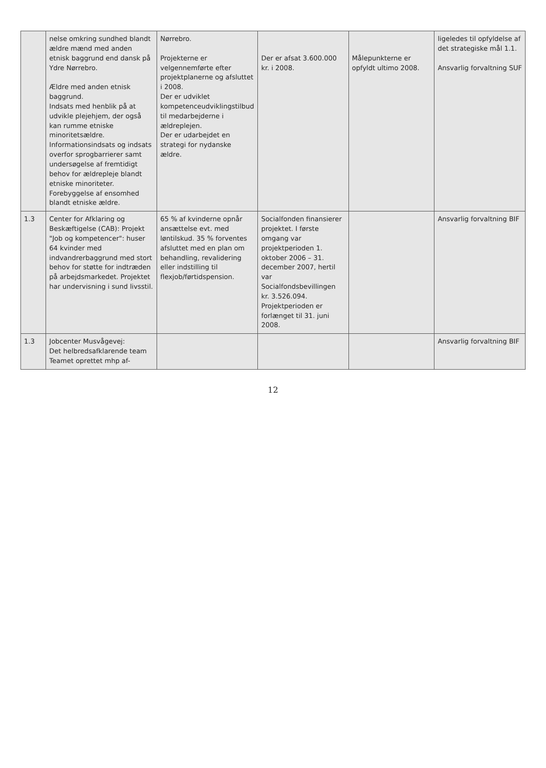| | nelse omkring sundhed blandt ældre mænd med anden etnisk baggrund end dansk på Ydre Nørrebro. Ældre med anden etnisk baggrund. Indsats med henblik på at udvikle plejehjem, der også kan rumme etniske minoritetsældre. Informationsindsats og indsats overfor sprogbarrierer samt undersøgelse af fremtidigt behov for ældrepleje blandt etniske minoriteter. Forebyggelse af ensomhed blandt etniske ældre. | Nørrebro. Projekterne er velgennemførte efter projektplanerne og afsluttet i 2008. Der er udviklet kompetenceudviklingstilbud til medarbejderne i ældreplejen. Der er udarbejdet en strategi for nydanske ældre. | Der er afsat 3.600.000 kr. i 2008. | Målepunkterne er opfyldt ultimo 2008. | ligeledes til opfyldelse af det strategiske mål 1.1. Ansvarlig forvaltning SUF |
| 1.3 | Center for Afklaring og Beskæftigelse (CAB): Projekt "Job og kompetencer": huser 64 kvinder med indvandrerbaggrund med stort behov for støtte for indtræden på arbejdsmarkedet. Projektet har undervisning i sund livsstil. | 65 % af kvinderne opnår ansættelse evt. med løntilskud. 35 % forventes afsluttet med en plan om behandling, revalidering eller indstilling til flexjob/førtidspension. | Socialfonden finansierer projektet. I første omgang var projektperioden 1. oktober 2006 – 31. december 2007, hertil var Socialfondsbevillingen kr. 3.526.094. Projektperioden er forlænget til 31. juni 2008. | | Ansvarlig forvaltning BIF |
| 1.3 | Jobcenter Musvågevej: Det helbredsafklarende team Teamet oprettet mhp af- | | | | Ansvarlig forvaltning BIF |
12